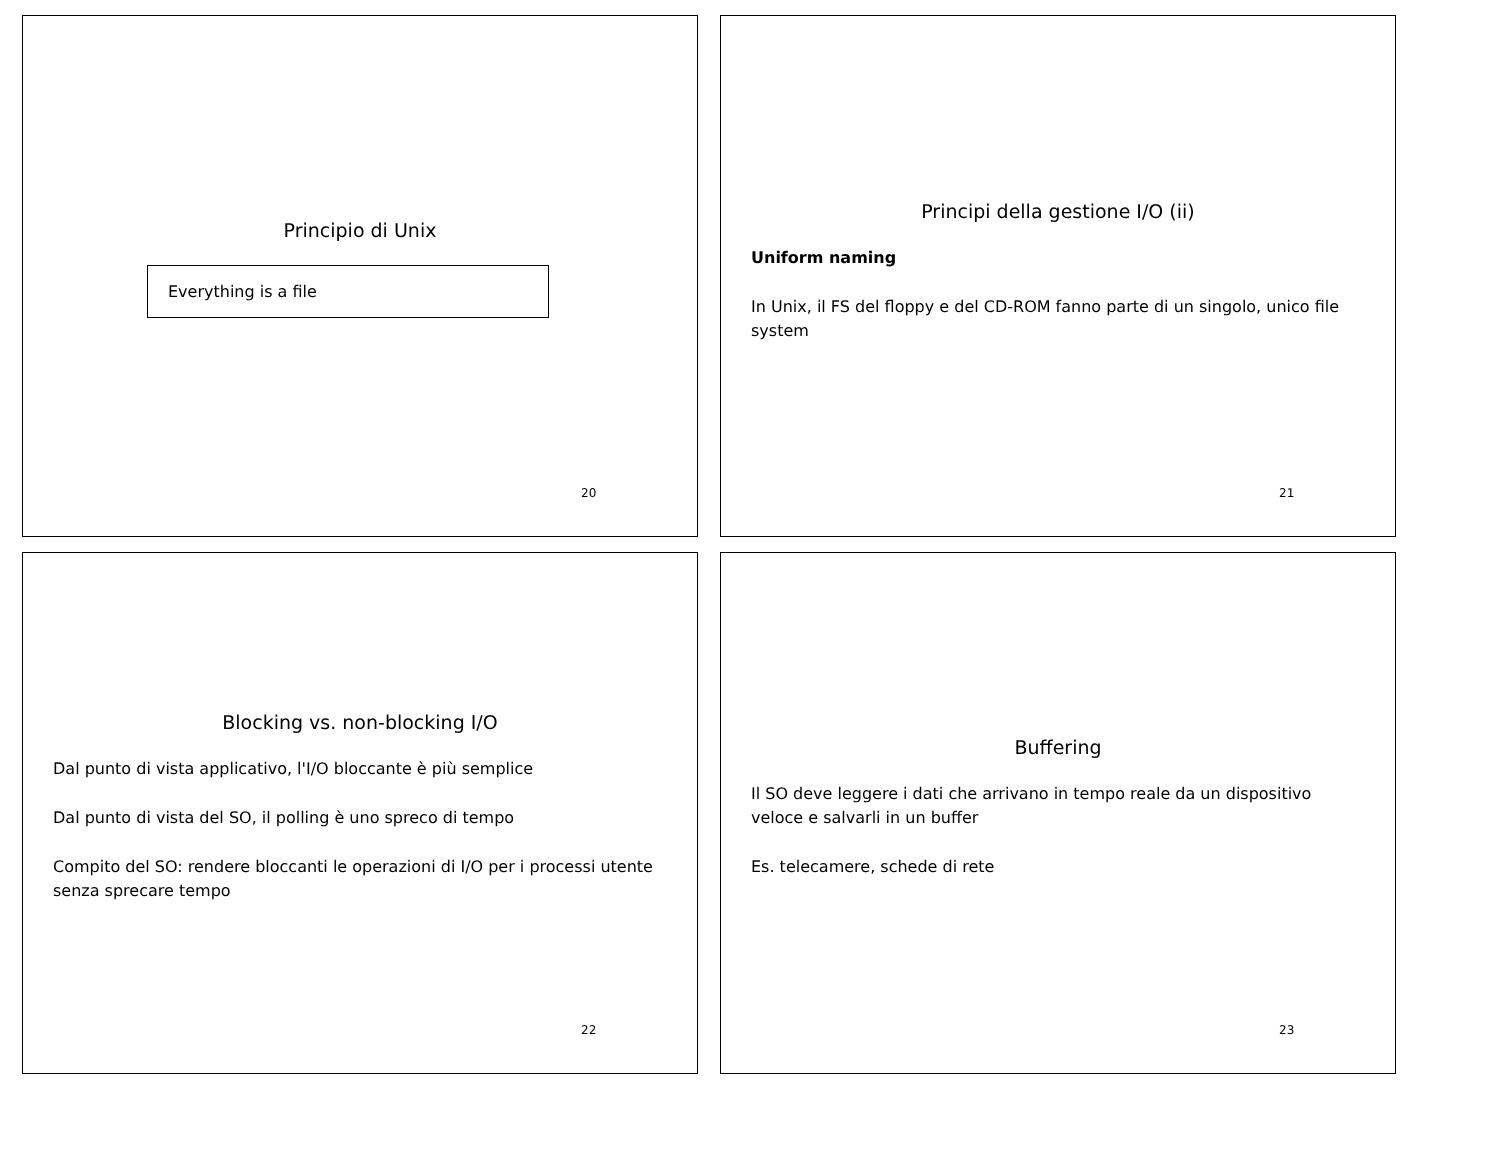Principio di Unix
Everything is a file
20
Principi della gestione I/O (ii)
Uniform naming
In Unix, il FS del floppy e del CD-ROM fanno parte di un singolo, unico file system
21
Blocking vs. non-blocking I/O
Dal punto di vista applicativo, l'I/O bloccante è più semplice
Dal punto di vista del SO, il polling è uno spreco di tempo
Compito del SO: rendere bloccanti le operazioni di I/O per i processi utente senza sprecare tempo
22
Buffering
Il SO deve leggere i dati che arrivano in tempo reale da un dispositivo veloce e salvarli in un buffer
Es. telecamere, schede di rete
23